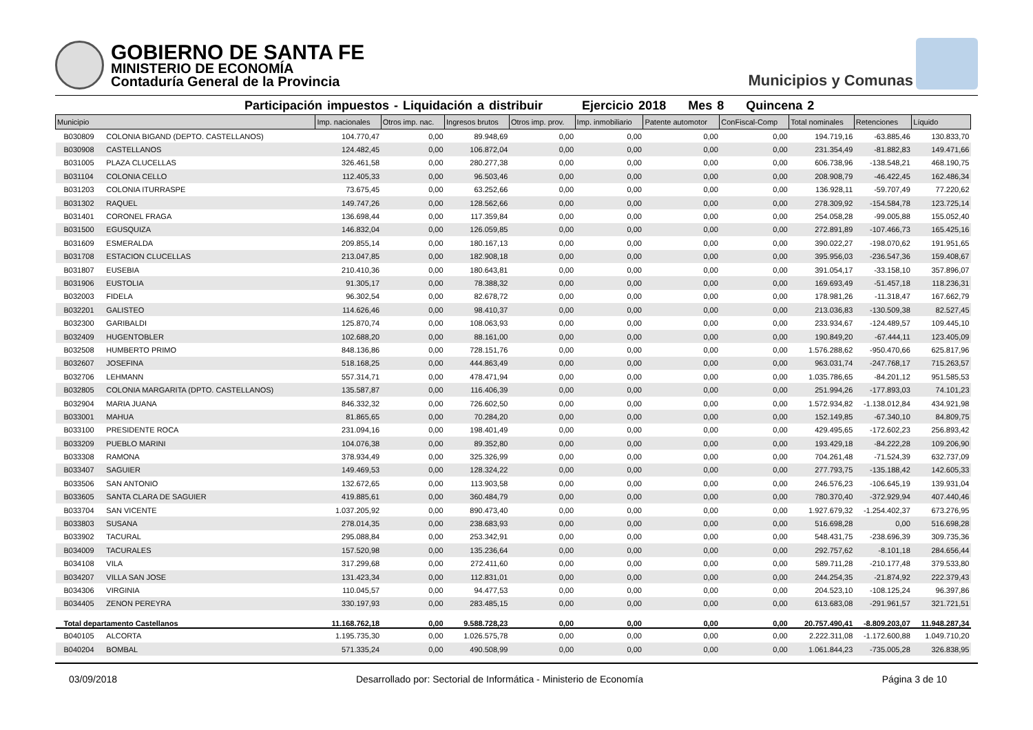GOBIERNO DE SANTA FE
MINISTERIO DE ECONOMÍA
Contaduría General de la Provincia
Municipios y Comunas
Participación impuestos - Liquidación a distribuir Ejercicio 2018 Mes 8 Quincena 2
| Municipio | | Imp. nacionales | Otros imp. nac. | Ingresos brutos | Otros imp. prov. | Imp. inmobiliario | Patente automotor | ConFiscal-Comp | Total nominales | Retenciones | Líquido |
| --- | --- | --- | --- | --- | --- | --- | --- | --- | --- | --- | --- |
| B030809 | COLONIA BIGAND (DEPTO. CASTELLANOS) | 104.770,47 | 0,00 | 89.948,69 | 0,00 | 0,00 | 0,00 | 0,00 | 194.719,16 | -63.885,46 | 130.833,70 |
| B030908 | CASTELLANOS | 124.482,45 | 0,00 | 106.872,04 | 0,00 | 0,00 | 0,00 | 0,00 | 231.354,49 | -81.882,83 | 149.471,66 |
| B031005 | PLAZA CLUCELLAS | 326.461,58 | 0,00 | 280.277,38 | 0,00 | 0,00 | 0,00 | 0,00 | 606.738,96 | -138.548,21 | 468.190,75 |
| B031104 | COLONIA CELLO | 112.405,33 | 0,00 | 96.503,46 | 0,00 | 0,00 | 0,00 | 0,00 | 208.908,79 | -46.422,45 | 162.486,34 |
| B031203 | COLONIA ITURRASPE | 73.675,45 | 0,00 | 63.252,66 | 0,00 | 0,00 | 0,00 | 0,00 | 136.928,11 | -59.707,49 | 77.220,62 |
| B031302 | RAQUEL | 149.747,26 | 0,00 | 128.562,66 | 0,00 | 0,00 | 0,00 | 0,00 | 278.309,92 | -154.584,78 | 123.725,14 |
| B031401 | CORONEL FRAGA | 136.698,44 | 0,00 | 117.359,84 | 0,00 | 0,00 | 0,00 | 0,00 | 254.058,28 | -99.005,88 | 155.052,40 |
| B031500 | EGUSQUIZA | 146.832,04 | 0,00 | 126.059,85 | 0,00 | 0,00 | 0,00 | 0,00 | 272.891,89 | -107.466,73 | 165.425,16 |
| B031609 | ESMERALDA | 209.855,14 | 0,00 | 180.167,13 | 0,00 | 0,00 | 0,00 | 0,00 | 390.022,27 | -198.070,62 | 191.951,65 |
| B031708 | ESTACION CLUCELLAS | 213.047,85 | 0,00 | 182.908,18 | 0,00 | 0,00 | 0,00 | 0,00 | 395.956,03 | -236.547,36 | 159.408,67 |
| B031807 | EUSEBIA | 210.410,36 | 0,00 | 180.643,81 | 0,00 | 0,00 | 0,00 | 0,00 | 391.054,17 | -33.158,10 | 357.896,07 |
| B031906 | EUSTOLIA | 91.305,17 | 0,00 | 78.388,32 | 0,00 | 0,00 | 0,00 | 0,00 | 169.693,49 | -51.457,18 | 118.236,31 |
| B032003 | FIDELA | 96.302,54 | 0,00 | 82.678,72 | 0,00 | 0,00 | 0,00 | 0,00 | 178.981,26 | -11.318,47 | 167.662,79 |
| B032201 | GALISTEO | 114.626,46 | 0,00 | 98.410,37 | 0,00 | 0,00 | 0,00 | 0,00 | 213.036,83 | -130.509,38 | 82.527,45 |
| B032300 | GARIBALDI | 125.870,74 | 0,00 | 108.063,93 | 0,00 | 0,00 | 0,00 | 0,00 | 233.934,67 | -124.489,57 | 109.445,10 |
| B032409 | HUGENTOBLER | 102.688,20 | 0,00 | 88.161,00 | 0,00 | 0,00 | 0,00 | 0,00 | 190.849,20 | -67.444,11 | 123.405,09 |
| B032508 | HUMBERTO PRIMO | 848.136,86 | 0,00 | 728.151,76 | 0,00 | 0,00 | 0,00 | 0,00 | 1.576.288,62 | -950.470,66 | 625.817,96 |
| B032607 | JOSEFINA | 518.168,25 | 0,00 | 444.863,49 | 0,00 | 0,00 | 0,00 | 0,00 | 963.031,74 | -247.768,17 | 715.263,57 |
| B032706 | LEHMANN | 557.314,71 | 0,00 | 478.471,94 | 0,00 | 0,00 | 0,00 | 0,00 | 1.035.786,65 | -84.201,12 | 951.585,53 |
| B032805 | COLONIA MARGARITA (DPTO. CASTELLANOS) | 135.587,87 | 0,00 | 116.406,39 | 0,00 | 0,00 | 0,00 | 0,00 | 251.994,26 | -177.893,03 | 74.101,23 |
| B032904 | MARIA JUANA | 846.332,32 | 0,00 | 726.602,50 | 0,00 | 0,00 | 0,00 | 0,00 | 1.572.934,82 | -1.138.012,84 | 434.921,98 |
| B033001 | MAHUA | 81.865,65 | 0,00 | 70.284,20 | 0,00 | 0,00 | 0,00 | 0,00 | 152.149,85 | -67.340,10 | 84.809,75 |
| B033100 | PRESIDENTE ROCA | 231.094,16 | 0,00 | 198.401,49 | 0,00 | 0,00 | 0,00 | 0,00 | 429.495,65 | -172.602,23 | 256.893,42 |
| B033209 | PUEBLO MARINI | 104.076,38 | 0,00 | 89.352,80 | 0,00 | 0,00 | 0,00 | 0,00 | 193.429,18 | -84.222,28 | 109.206,90 |
| B033308 | RAMONA | 378.934,49 | 0,00 | 325.326,99 | 0,00 | 0,00 | 0,00 | 0,00 | 704.261,48 | -71.524,39 | 632.737,09 |
| B033407 | SAGUIER | 149.469,53 | 0,00 | 128.324,22 | 0,00 | 0,00 | 0,00 | 0,00 | 277.793,75 | -135.188,42 | 142.605,33 |
| B033506 | SAN ANTONIO | 132.672,65 | 0,00 | 113.903,58 | 0,00 | 0,00 | 0,00 | 0,00 | 246.576,23 | -106.645,19 | 139.931,04 |
| B033605 | SANTA CLARA DE SAGUIER | 419.885,61 | 0,00 | 360.484,79 | 0,00 | 0,00 | 0,00 | 0,00 | 780.370,40 | -372.929,94 | 407.440,46 |
| B033704 | SAN VICENTE | 1.037.205,92 | 0,00 | 890.473,40 | 0,00 | 0,00 | 0,00 | 0,00 | 1.927.679,32 | -1.254.402,37 | 673.276,95 |
| B033803 | SUSANA | 278.014,35 | 0,00 | 238.683,93 | 0,00 | 0,00 | 0,00 | 0,00 | 516.698,28 | 0,00 | 516.698,28 |
| B033902 | TACURAL | 295.088,84 | 0,00 | 253.342,91 | 0,00 | 0,00 | 0,00 | 0,00 | 548.431,75 | -238.696,39 | 309.735,36 |
| B034009 | TACURALES | 157.520,98 | 0,00 | 135.236,64 | 0,00 | 0,00 | 0,00 | 0,00 | 292.757,62 | -8.101,18 | 284.656,44 |
| B034108 | VILA | 317.299,68 | 0,00 | 272.411,60 | 0,00 | 0,00 | 0,00 | 0,00 | 589.711,28 | -210.177,48 | 379.533,80 |
| B034207 | VILLA SAN JOSE | 131.423,34 | 0,00 | 112.831,01 | 0,00 | 0,00 | 0,00 | 0,00 | 244.254,35 | -21.874,92 | 222.379,43 |
| B034306 | VIRGINIA | 110.045,57 | 0,00 | 94.477,53 | 0,00 | 0,00 | 0,00 | 0,00 | 204.523,10 | -108.125,24 | 96.397,86 |
| B034405 | ZENON PEREYRA | 330.197,93 | 0,00 | 283.485,15 | 0,00 | 0,00 | 0,00 | 0,00 | 613.683,08 | -291.961,57 | 321.721,51 |
| Total departamento Castellanos | | 11.168.762,18 | 0,00 | 9.588.728,23 | 0,00 | 0,00 | 0,00 | 0,00 | 20.757.490,41 | -8.809.203,07 | 11.948.287,34 |
| B040105 | ALCORTA | 1.195.735,30 | 0,00 | 1.026.575,78 | 0,00 | 0,00 | 0,00 | 0,00 | 2.222.311,08 | -1.172.600,88 | 1.049.710,20 |
| B040204 | BOMBAL | 571.335,24 | 0,00 | 490.508,99 | 0,00 | 0,00 | 0,00 | 0,00 | 1.061.844,23 | -735.005,28 | 326.838,95 |
03/09/2018 Desarrollado por: Sectorial de Informática - Ministerio de Economía Página 3 de 10